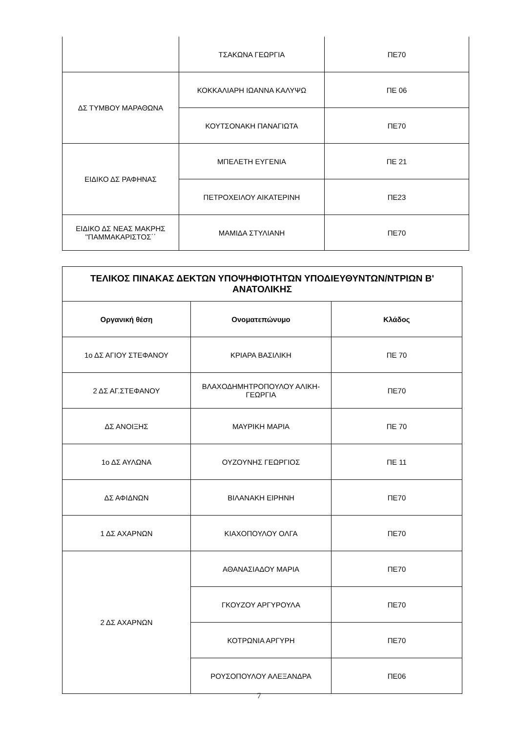| | ΤΣΑΚΩΝΑ ΓΕΩΡΓΙΑ | ΠΕ70 |
| ΔΣ ΤΥΜΒΟΥ ΜΑΡΑΘΩΝΑ | ΚΟΚΚΑΛΙΑΡΗ ΙΩΑΝΝΑ ΚΑΛΥΨΩ | ΠΕ 06 |
| | ΚΟΥΤΣΟΝΑΚΗ ΠΑΝΑΓΙΩΤΑ | ΠΕ70 |
| ΕΙΔΙΚΟ ΔΣ ΡΑΦΗΝΑΣ | ΜΠΕΛΕΤΗ ΕΥΓΕΝΙΑ | ΠΕ 21 |
| | ΠΕΤΡΟΧΕΙΛΟΥ ΑΙΚΑΤΕΡΙΝΗ | ΠΕ23 |
| ΕΙΔΙΚΟ ΔΣ ΝΕΑΣ ΜΑΚΡΗΣ ''ΠΑΜΜΑΚΑΡΙΣΤΟΣ΄΄ | ΜΑΜΙΔΑ ΣΤΥΛΙΑΝΗ | ΠΕ70 |
| ΤΕΛΙΚΟΣ ΠΙΝΑΚΑΣ ΔΕΚΤΩΝ ΥΠΟΨΗΦΙΟΤΗΤΩΝ ΥΠΟΔΙΕΥΘΥΝΤΩΝ/ΝΤΡΙΩΝ Β' ΑΝΑΤΟΛΙΚΗΣ | | |
| --- | --- | --- |
| Οργανική θέση | Ονοματεπώνυμο | Κλάδος |
| 1ο ΔΣ ΑΓΙΟΥ ΣΤΕΦΑΝΟΥ | ΚΡΙΑΡΑ ΒΑΣΙΛΙΚΗ | ΠΕ 70 |
| 2 ΔΣ ΑΓ.ΣΤΕΦΑΝΟΥ | ΒΛΑΧΟΔΗΜΗΤΡΟΠΟΥΛΟΥ ΑΛΙΚΗ- ΓΕΩΡΓΙΑ | ΠΕ70 |
| ΔΣ ΑΝΟΙΞΗΣ | ΜΑΥΡΙΚΗ ΜΑΡΙΑ | ΠΕ 70 |
| 1ο ΔΣ ΑΥΛΩΝΑ | ΟΥΖΟΥΝΗΣ ΓΕΩΡΓΙΟΣ | ΠΕ 11 |
| ΔΣ ΑΦΙΔΝΩΝ | ΒΙΛΑΝΑΚΗ ΕΙΡΗΝΗ | ΠΕ70 |
| 1 ΔΣ ΑΧΑΡΝΩΝ | ΚΙΑΧΟΠΟΥΛΟΥ ΟΛΓΑ | ΠΕ70 |
| 2 ΔΣ ΑΧΑΡΝΩΝ | ΑΘΑΝΑΣΙΑΔΟΥ ΜΑΡΙΑ | ΠΕ70 |
| | ΓΚΟΥΖΟΥ ΑΡΓΥΡΟΥΛΑ | ΠΕ70 |
| | ΚΟΤΡΩΝΙΑ ΑΡΓΥΡΗ | ΠΕ70 |
| | ΡΟΥΣΟΠΟΥΛΟΥ ΑΛΕΞΑΝΔΡΑ | ΠΕ06 |
7